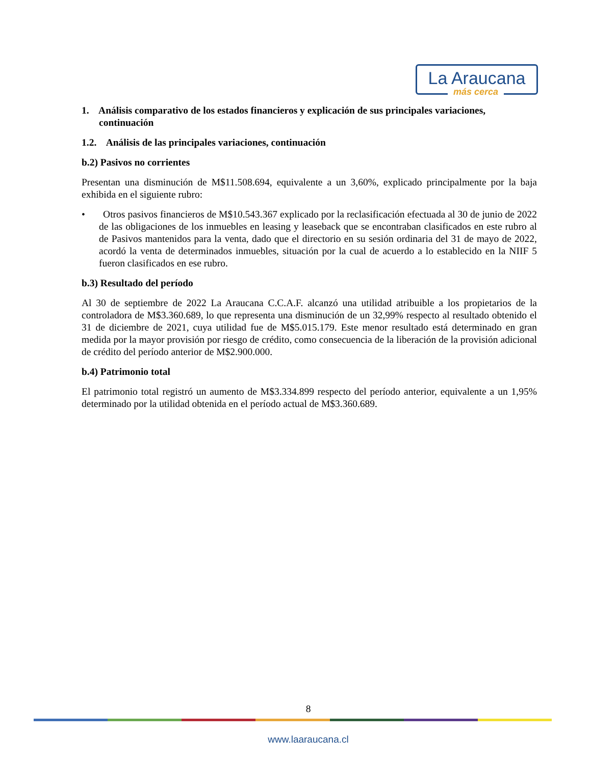La Araucana
más cerca
1. Análisis comparativo de los estados financieros y explicación de sus principales variaciones, continuación
1.2. Análisis de las principales variaciones, continuación
b.2) Pasivos no corrientes
Presentan una disminución de M$11.508.694, equivalente a un 3,60%, explicado principalmente por la baja exhibida en el siguiente rubro:
• Otros pasivos financieros de M$10.543.367 explicado por la reclasificación efectuada al 30 de junio de 2022 de las obligaciones de los inmuebles en leasing y leaseback que se encontraban clasificados en este rubro al de Pasivos mantenidos para la venta, dado que el directorio en su sesión ordinaria del 31 de mayo de 2022, acordó la venta de determinados inmuebles, situación por la cual de acuerdo a lo establecido en la NIIF 5 fueron clasificados en ese rubro.
b.3) Resultado del período
Al 30 de septiembre de 2022 La Araucana C.C.A.F. alcanzó una utilidad atribuible a los propietarios de la controladora de M$3.360.689, lo que representa una disminución de un 32,99% respecto al resultado obtenido el 31 de diciembre de 2021, cuya utilidad fue de M$5.015.179. Este menor resultado está determinado en gran medida por la mayor provisión por riesgo de crédito, como consecuencia de la liberación de la provisión adicional de crédito del período anterior de M$2.900.000.
b.4) Patrimonio total
El patrimonio total registró un aumento de M$3.334.899 respecto del período anterior, equivalente a un 1,95% determinado por la utilidad obtenida en el período actual de M$3.360.689.
8
www.laaraucana.cl